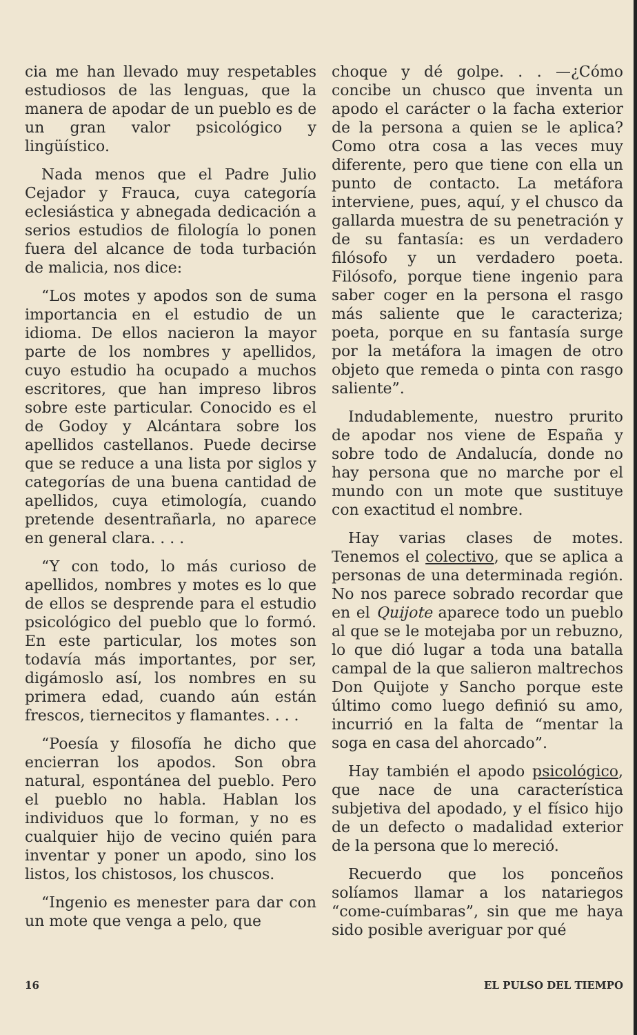cia me han llevado muy respetables estudiosos de las lenguas, que la manera de apodar de un pueblo es de un gran valor psicológico y lingüístico.
Nada menos que el Padre Julio Cejador y Frauca, cuya categoría eclesiástica y abnegada dedicación a serios estudios de filología lo ponen fuera del alcance de toda turbación de malicia, nos dice:
“Los motes y apodos son de suma importancia en el estudio de un idioma. De ellos nacieron la mayor parte de los nombres y apellidos, cuyo estudio ha ocupado a muchos escritores, que han impreso libros sobre este particular. Conocido es el de Godoy y Alcántara sobre los apellidos castellanos. Puede decirse que se reduce a una lista por siglos y categorías de una buena cantidad de apellidos, cuya etimología, cuando pretende desentrañarla, no aparece en general clara. . . .
“Y con todo, lo más curioso de apellidos, nombres y motes es lo que de ellos se desprende para el estudio psicológico del pueblo que lo formó. En este particular, los motes son todavía más importantes, por ser, digámoslo así, los nombres en su primera edad, cuando aún están frescos, tiernecitos y flamantes. . . .
“Poesía y filosofía he dicho que encierran los apodos. Son obra natural, espontánea del pueblo. Pero el pueblo no habla. Hablan los individuos que lo forman, y no es cualquier hijo de vecino quién para inventar y poner un apodo, sino los listos, los chistosos, los chuscos.
“Ingenio es menester para dar con un mote que venga a pelo, que
choque y dé golpe. . . —¿Cómo concibe un chusco que inventa un apodo el carácter o la facha exterior de la persona a quien se le aplica? Como otra cosa a las veces muy diferente, pero que tiene con ella un punto de contacto. La metáfora interviene, pues, aquí, y el chusco da gallarda muestra de su penetración y de su fantasía: es un verdadero filósofo y un verdadero poeta. Filósofo, porque tiene ingenio para saber coger en la persona el rasgo más saliente que le caracteriza; poeta, porque en su fantasía surge por la metáfora la imagen de otro objeto que remeda o pinta con rasgo saliente”.
Indudablemente, nuestro prurito de apodar nos viene de España y sobre todo de Andalucía, donde no hay persona que no marche por el mundo con un mote que sustituye con exactitud el nombre.
Hay varias clases de motes. Tenemos el colectivo, que se aplica a personas de una determinada región. No nos parece sobrado recordar que en el Quijote aparece todo un pueblo al que se le motejaba por un rebuzno, lo que dió lugar a toda una batalla campal de la que salieron maltrechos Don Quijote y Sancho porque este último como luego definió su amo, incurrió en la falta de “mentar la soga en casa del ahorcado”.
Hay también el apodo psicológico, que nace de una característica subjetiva del apodado, y el físico hijo de un defecto o madalidad exterior de la persona que lo mereció.
Recuerdo que los ponceños solíamos llamar a los natariegos “come-cuímbaras”, sin que me haya sido posible averiguar por qué
16 EL PULSO DEL TIEMPO